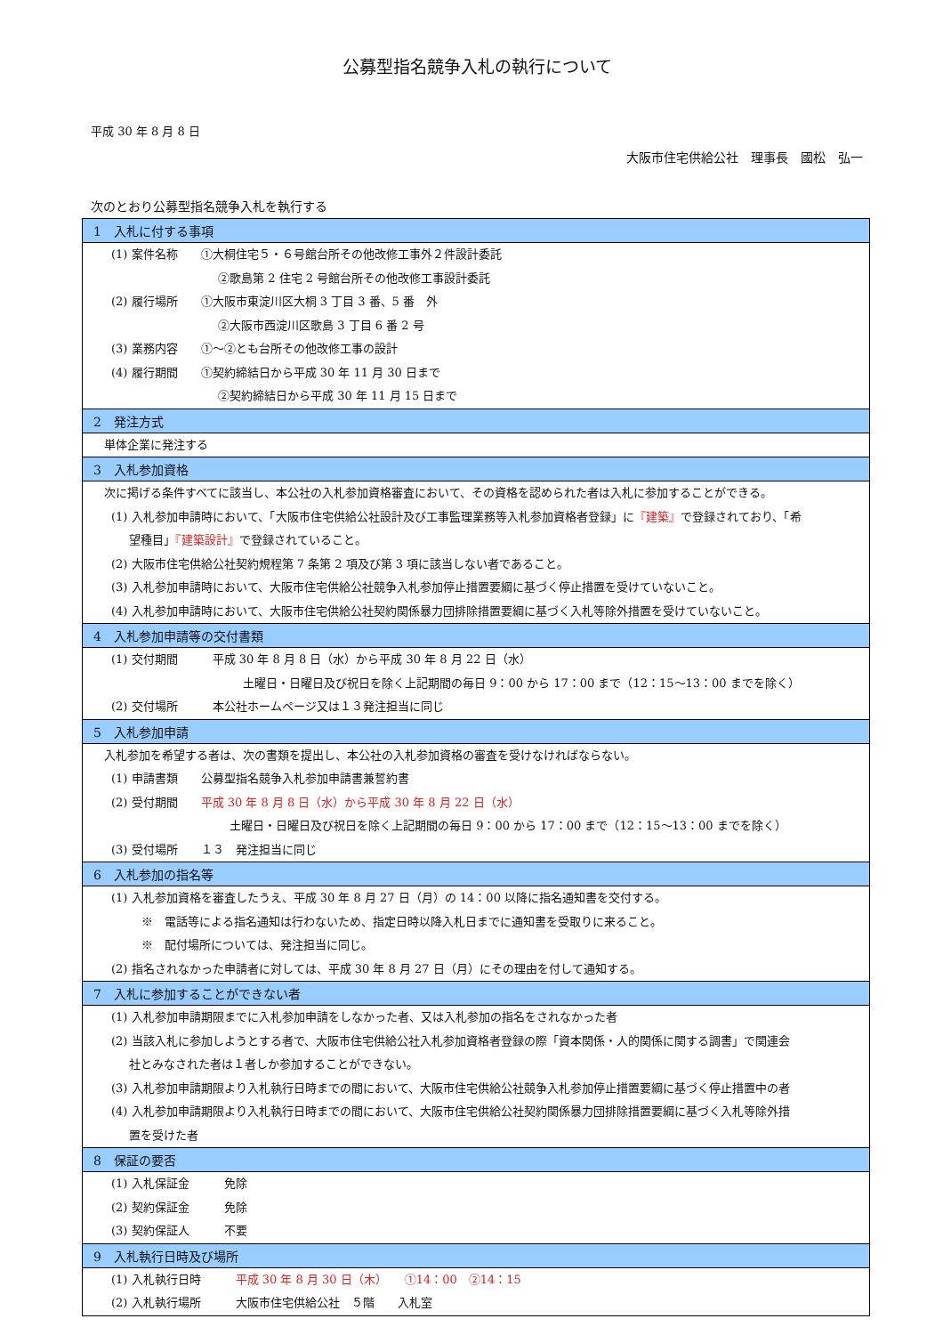公募型指名競争入札の執行について
平成 30 年 8 月 8 日
大阪市住宅供給公社　理事長　國松　弘一
次のとおり公募型指名競争入札を執行する
| 1 入札に付する事項 |
| (1) 案件名称 ①大桐住宅５・６号館台所その他改修工事外２件設計委託 ②歌島第 2 住宅 2 号館台所その他改修工事設計委託 (2) 履行場所 ①大阪市東淀川区大桐 3 丁目 3 番、5 番 外 ②大阪市西淀川区歌島 3 丁目 6 番 2 号 (3) 業務内容 ①～②とも台所その他改修工事の設計 (4) 履行期間 ①契約締結日から平成 30 年 11 月 30 日まで ②契約締結日から平成 30 年 11 月 15 日まで |
| 2 発注方式 |
| 単体企業に発注する |
| 3 入札参加資格 |
| 次に掲げる条件すべてに該当し、本公社の入札参加資格審査において、その資格を認められた者は入札に参加することができる。 (1) 入札参加申請時において、「大阪市住宅供給公社設計及び工事監理業務等入札参加資格者登録」に 『建築』 で登録されており、「希 望種目」 『建築設計』 で登録されていること。 (2) 大阪市住宅供給公社契約規程第 7 条第 2 項及び第 3 項に該当しない者であること。 (3) 入札参加申請時において、大阪市住宅供給公社競争入札参加停止措置要綱に基づく停止措置を受けていないこと。 (4) 入札参加申請時において、大阪市住宅供給公社契約関係暴力団排除措置要綱に基づく入札等除外措置を受けていないこと。 |
| 4 入札参加申請等の交付書類 |
| (1) 交付期間 平成 30 年 8 月 8 日（水）から平成 30 年 8 月 22 日（水） 土曜日・日曜日及び祝日を除く上記期間の毎日 9：00 から 17：00 まで（12：15～13：00 までを除く） (2) 交付場所 本公社ホームページ又は１３発注担当に同じ |
| 5 入札参加申請 |
| 入札参加を希望する者は、次の書類を提出し、本公社の入札参加資格の審査を受けなければならない。 (1) 申請書類 公募型指名競争入札参加申請書兼誓約書 (2) 受付期間 平成 30 年 8 月 8 日（水）から平成 30 年 8 月 22 日（水） 土曜日・日曜日及び祝日を除く上記期間の毎日 9：00 から 17：00 まで（12：15～13：00 までを除く） (3) 受付場所 １３ 発注担当に同じ |
| 6 入札参加の指名等 |
| (1) 入札参加資格を審査したうえ、平成 30 年 8 月 27 日（月）の 14：00 以降に指名通知書を交付する。 ※ 電話等による指名通知は行わないため、指定日時以降入札日までに通知書を受取りに来ること。 ※ 配付場所については、発注担当に同じ。 (2) 指名されなかった申請者に対しては、平成 30 年 8 月 27 日（月）にその理由を付して通知する。 |
| 7 入札に参加することができない者 |
| (1) 入札参加申請期限までに入札参加申請をしなかった者、又は入札参加の指名をされなかった者 (2) 当該入札に参加しようとする者で、大阪市住宅供給公社入札参加資格者登録の際「資本関係・人的関係に関する調書」で関連会 社とみなされた者は１者しか参加することができない。 (3) 入札参加申請期限より入札執行日時までの間において、大阪市住宅供給公社競争入札参加停止措置要綱に基づく停止措置中の者 (4) 入札参加申請期限より入札執行日時までの間において、大阪市住宅供給公社契約関係暴力団排除措置要綱に基づく入札等除外措 置を受けた者 |
| 8 保証の要否 |
| (1) 入札保証金 免除 (2) 契約保証金 免除 (3) 契約保証人 不要 |
| 9 入札執行日時及び場所 |
| (1) 入札執行日時 平成 30 年 8 月 30 日（木） ①14：00 ②14：15 (2) 入札執行場所 大阪市住宅供給公社 ５階 入札室 |